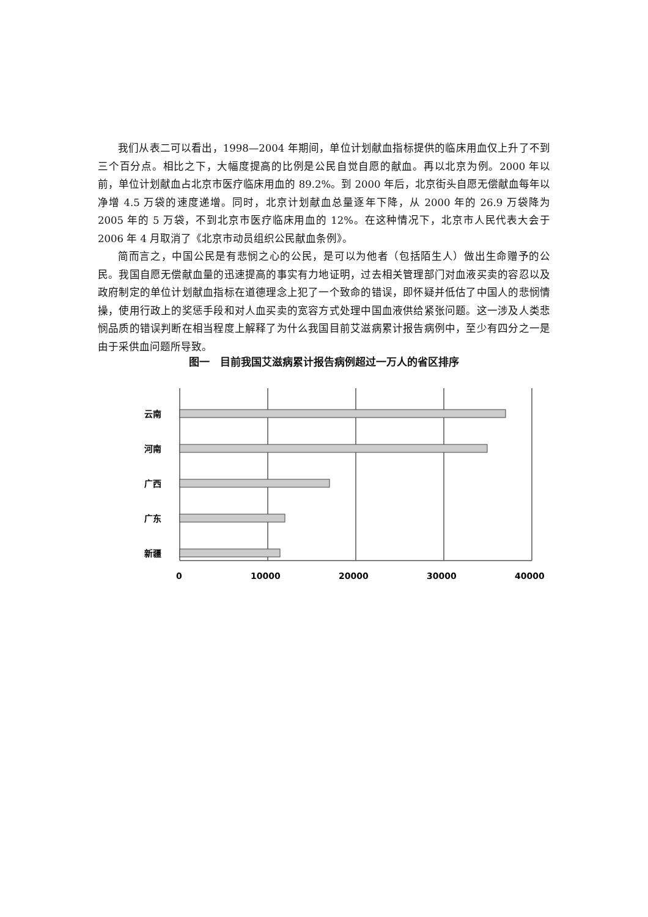我们从表二可以看出，1998—2004 年期间，单位计划献血指标提供的临床用血仅上升了不到三个百分点。相比之下，大幅度提高的比例是公民自觉自愿的献血。再以北京为例。2000 年以前，单位计划献血占北京市医疗临床用血的 89.2%。到 2000 年后，北京街头自愿无偿献血每年以净增 4.5 万袋的速度递增。同时，北京计划献血总量逐年下降，从 2000 年的 26.9 万袋降为 2005 年的 5 万袋，不到北京市医疗临床用血的 12%。在这种情况下，北京市人民代表大会于 2006 年 4 月取消了《北京市动员组织公民献血条例》。
简而言之，中国公民是有悲悯之心的公民，是可以为他者（包括陌生人）做出生命赠予的公民。我国自愿无偿献血量的迅速提高的事实有力地证明，过去相关管理部门对血液买卖的容忍以及政府制定的单位计划献血指标在道德理念上犯了一个致命的错误，即怀疑并低估了中国人的悲悯情操，使用行政上的奖惩手段和对人血买卖的宽容方式处理中国血液供给紧张问题。这一涉及人类悲悯品质的错误判断在相当程度上解释了为什么我国目前艾滋病累计报告病例中，至少有四分之一是由于采供血问题所导致。
图一　目前我国艾滋病累计报告病例超过一万人的省区排序
云南
河南
广西
广东
新疆
0
10000
20000
30000
40000